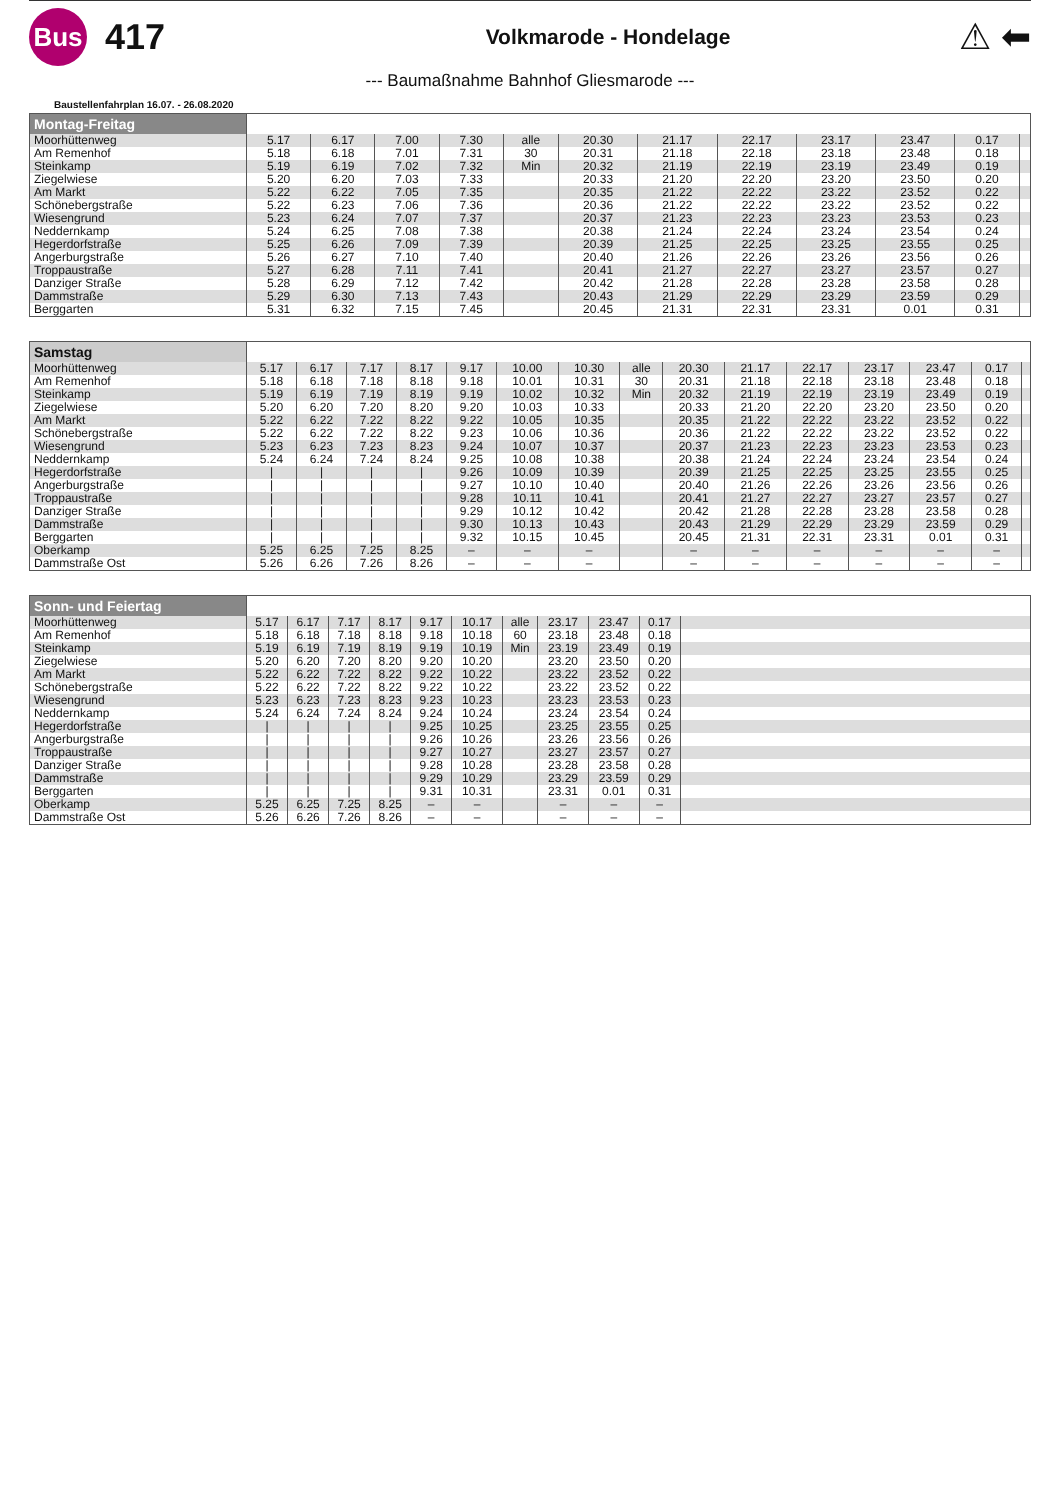Bus
417
Volkmarode - Hondelage
⚠ ⬅
--- Baumaßnahme Bahnhof Gliesmarode ---
Baustellenfahrplan 16.07. - 26.08.2020
| Montag-Freitag | | | | | | | | | | | | |
| Moorhüttenweg | 5.17 | 6.17 | 7.00 | 7.30 | alle | 20.30 | 21.17 | 22.17 | 23.17 | 23.47 | 0.17 | |
| Am Remenhof | 5.18 | 6.18 | 7.01 | 7.31 | 30 | 20.31 | 21.18 | 22.18 | 23.18 | 23.48 | 0.18 | |
| Steinkamp | 5.19 | 6.19 | 7.02 | 7.32 | Min | 20.32 | 21.19 | 22.19 | 23.19 | 23.49 | 0.19 | |
| Ziegelwiese | 5.20 | 6.20 | 7.03 | 7.33 | | 20.33 | 21.20 | 22.20 | 23.20 | 23.50 | 0.20 | |
| Am Markt | 5.22 | 6.22 | 7.05 | 7.35 | | 20.35 | 21.22 | 22.22 | 23.22 | 23.52 | 0.22 | |
| Schönebergstraße | 5.22 | 6.23 | 7.06 | 7.36 | | 20.36 | 21.22 | 22.22 | 23.22 | 23.52 | 0.22 | |
| Wiesengrund | 5.23 | 6.24 | 7.07 | 7.37 | | 20.37 | 21.23 | 22.23 | 23.23 | 23.53 | 0.23 | |
| Neddernkamp | 5.24 | 6.25 | 7.08 | 7.38 | | 20.38 | 21.24 | 22.24 | 23.24 | 23.54 | 0.24 | |
| Hegerdorfstraße | 5.25 | 6.26 | 7.09 | 7.39 | | 20.39 | 21.25 | 22.25 | 23.25 | 23.55 | 0.25 | |
| Angerburgstraße | 5.26 | 6.27 | 7.10 | 7.40 | | 20.40 | 21.26 | 22.26 | 23.26 | 23.56 | 0.26 | |
| Troppaustraße | 5.27 | 6.28 | 7.11 | 7.41 | | 20.41 | 21.27 | 22.27 | 23.27 | 23.57 | 0.27 | |
| Danziger Straße | 5.28 | 6.29 | 7.12 | 7.42 | | 20.42 | 21.28 | 22.28 | 23.28 | 23.58 | 0.28 | |
| Dammstraße | 5.29 | 6.30 | 7.13 | 7.43 | | 20.43 | 21.29 | 22.29 | 23.29 | 23.59 | 0.29 | |
| Berggarten | 5.31 | 6.32 | 7.15 | 7.45 | | 20.45 | 21.31 | 22.31 | 23.31 | 0.01 | 0.31 | |
| Samstag | | | | | | | | | | | | | | | |
| Moorhüttenweg | 5.17 | 6.17 | 7.17 | 8.17 | 9.17 | 10.00 | 10.30 | alle | 20.30 | 21.17 | 22.17 | 23.17 | 23.47 | 0.17 | |
| Am Remenhof | 5.18 | 6.18 | 7.18 | 8.18 | 9.18 | 10.01 | 10.31 | 30 | 20.31 | 21.18 | 22.18 | 23.18 | 23.48 | 0.18 | |
| Steinkamp | 5.19 | 6.19 | 7.19 | 8.19 | 9.19 | 10.02 | 10.32 | Min | 20.32 | 21.19 | 22.19 | 23.19 | 23.49 | 0.19 | |
| Ziegelwiese | 5.20 | 6.20 | 7.20 | 8.20 | 9.20 | 10.03 | 10.33 | | 20.33 | 21.20 | 22.20 | 23.20 | 23.50 | 0.20 | |
| Am Markt | 5.22 | 6.22 | 7.22 | 8.22 | 9.22 | 10.05 | 10.35 | | 20.35 | 21.22 | 22.22 | 23.22 | 23.52 | 0.22 | |
| Schönebergstraße | 5.22 | 6.22 | 7.22 | 8.22 | 9.23 | 10.06 | 10.36 | | 20.36 | 21.22 | 22.22 | 23.22 | 23.52 | 0.22 | |
| Wiesengrund | 5.23 | 6.23 | 7.23 | 8.23 | 9.24 | 10.07 | 10.37 | | 20.37 | 21.23 | 22.23 | 23.23 | 23.53 | 0.23 | |
| Neddernkamp | 5.24 | 6.24 | 7.24 | 8.24 | 9.25 | 10.08 | 10.38 | | 20.38 | 21.24 | 22.24 | 23.24 | 23.54 | 0.24 | |
| Hegerdorfstraße | / | / | / | / | 9.26 | 10.09 | 10.39 | | 20.39 | 21.25 | 22.25 | 23.25 | 23.55 | 0.25 | |
| Angerburgstraße | / | / | / | / | 9.27 | 10.10 | 10.40 | | 20.40 | 21.26 | 22.26 | 23.26 | 23.56 | 0.26 | |
| Troppaustraße | / | / | / | / | 9.28 | 10.11 | 10.41 | | 20.41 | 21.27 | 22.27 | 23.27 | 23.57 | 0.27 | |
| Danziger Straße | / | / | / | / | 9.29 | 10.12 | 10.42 | | 20.42 | 21.28 | 22.28 | 23.28 | 23.58 | 0.28 | |
| Dammstraße | / | / | / | / | 9.30 | 10.13 | 10.43 | | 20.43 | 21.29 | 22.29 | 23.29 | 23.59 | 0.29 | |
| Berggarten | / | / | / | / | 9.32 | 10.15 | 10.45 | | 20.45 | 21.31 | 22.31 | 23.31 | 0.01 | 0.31 | |
| Oberkamp | 5.25 | 6.25 | 7.25 | 8.25 | – | – | – | | – | – | – | – | – | – | |
| Dammstraße Ost | 5.26 | 6.26 | 7.26 | 8.26 | – | – | – | | – | – | – | – | – | – | |
| Sonn- und Feiertag | | | | | | | | | | | |
| Moorhüttenweg | 5.17 | 6.17 | 7.17 | 8.17 | 9.17 | 10.17 | alle | 23.17 | 23.47 | 0.17 | |
| Am Remenhof | 5.18 | 6.18 | 7.18 | 8.18 | 9.18 | 10.18 | 60 | 23.18 | 23.48 | 0.18 | |
| Steinkamp | 5.19 | 6.19 | 7.19 | 8.19 | 9.19 | 10.19 | Min | 23.19 | 23.49 | 0.19 | |
| Ziegelwiese | 5.20 | 6.20 | 7.20 | 8.20 | 9.20 | 10.20 | | 23.20 | 23.50 | 0.20 | |
| Am Markt | 5.22 | 6.22 | 7.22 | 8.22 | 9.22 | 10.22 | | 23.22 | 23.52 | 0.22 | |
| Schönebergstraße | 5.22 | 6.22 | 7.22 | 8.22 | 9.22 | 10.22 | | 23.22 | 23.52 | 0.22 | |
| Wiesengrund | 5.23 | 6.23 | 7.23 | 8.23 | 9.23 | 10.23 | | 23.23 | 23.53 | 0.23 | |
| Neddernkamp | 5.24 | 6.24 | 7.24 | 8.24 | 9.24 | 10.24 | | 23.24 | 23.54 | 0.24 | |
| Hegerdorfstraße | / | / | / | / | 9.25 | 10.25 | | 23.25 | 23.55 | 0.25 | |
| Angerburgstraße | / | / | / | / | 9.26 | 10.26 | | 23.26 | 23.56 | 0.26 | |
| Troppaustraße | / | / | / | / | 9.27 | 10.27 | | 23.27 | 23.57 | 0.27 | |
| Danziger Straße | / | / | / | / | 9.28 | 10.28 | | 23.28 | 23.58 | 0.28 | |
| Dammstraße | / | / | / | / | 9.29 | 10.29 | | 23.29 | 23.59 | 0.29 | |
| Berggarten | / | / | / | / | 9.31 | 10.31 | | 23.31 | 0.01 | 0.31 | |
| Oberkamp | 5.25 | 6.25 | 7.25 | 8.25 | – | – | | – | – | – | |
| Dammstraße Ost | 5.26 | 6.26 | 7.26 | 8.26 | – | – | | – | – | – | |